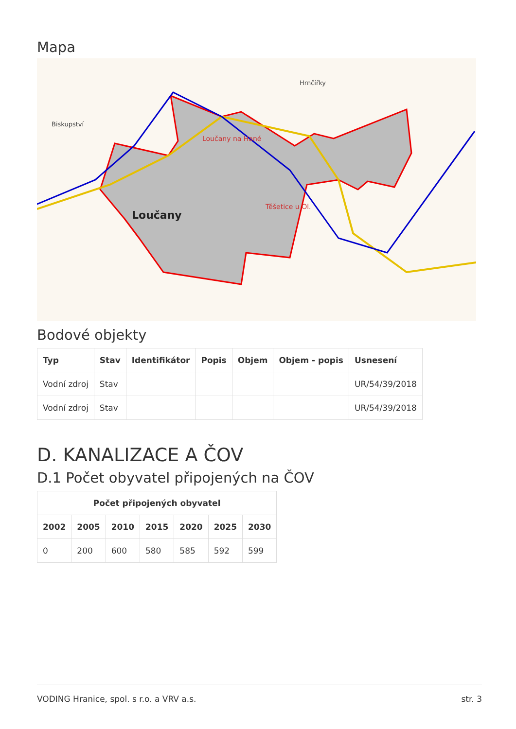Mapa
Loučany
Loučany na Hané
Těšetice u Ol.
Hrnčířky
Biskupství
Bodové objekty
| Typ | Stav | Identifikátor | Popis | Objem | Objem - popis | Usnesení |
| --- | --- | --- | --- | --- | --- | --- |
| Vodní zdroj | Stav | | | | | UR/54/39/2018 |
| Vodní zdroj | Stav | | | | | UR/54/39/2018 |
D. KANALIZACE A ČOV
D.1 Počet obyvatel připojených na ČOV
| Počet připojených obyvatel | | | | | | |
| --- | --- | --- | --- | --- | --- | --- |
| 2002 | 2005 | 2010 | 2015 | 2020 | 2025 | 2030 |
| 0 | 200 | 600 | 580 | 585 | 592 | 599 |
VODING Hranice, spol. s r.o. a VRV a.s. str. 3